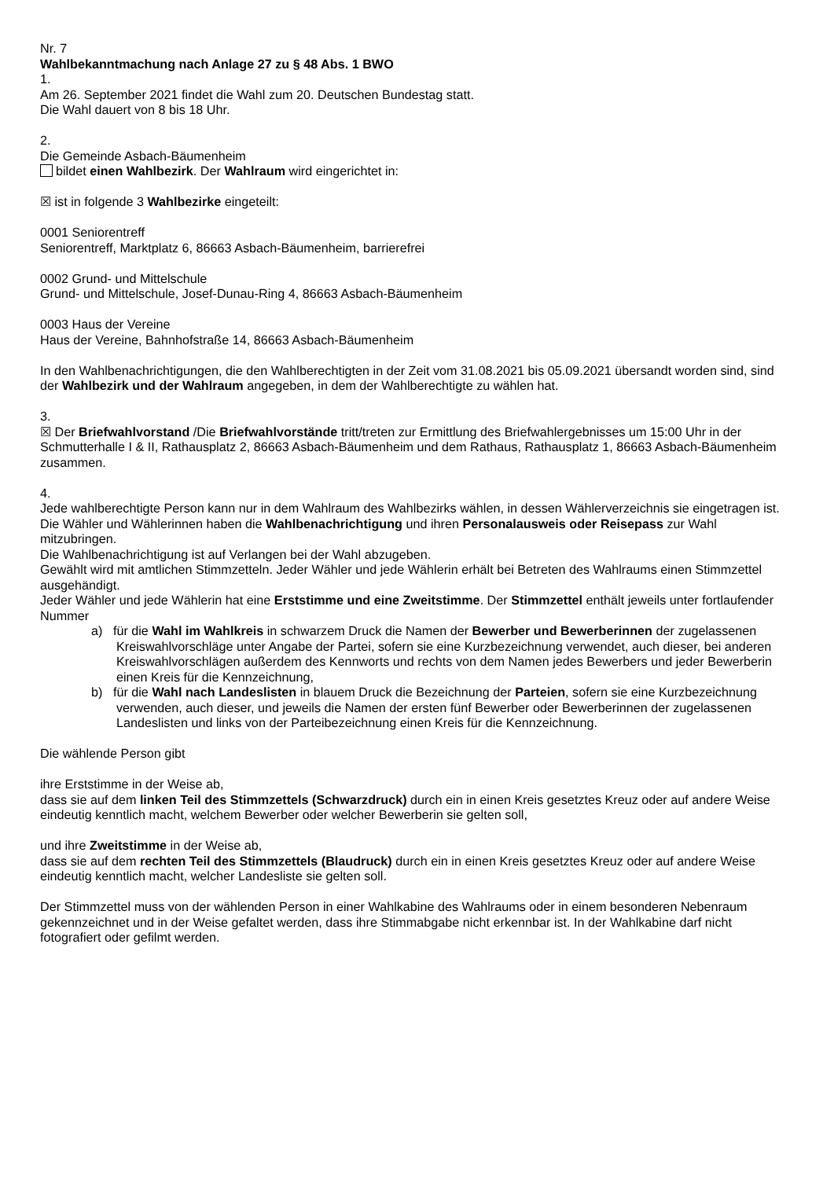Nr. 7
Wahlbekanntmachung nach Anlage 27 zu § 48 Abs. 1 BWO
1.
Am 26. September 2021 findet die Wahl zum 20. Deutschen Bundestag statt.
Die Wahl dauert von 8 bis 18 Uhr.
2.
Die Gemeinde Asbach-Bäumenheim
bildet einen Wahlbezirk. Der Wahlraum wird eingerichtet in:
☒ ist in folgende 3 Wahlbezirke eingeteilt:
0001 Seniorentreff
Seniorentreff, Marktplatz 6, 86663 Asbach-Bäumenheim, barrierefrei
0002 Grund- und Mittelschule
Grund- und Mittelschule, Josef-Dunau-Ring 4, 86663 Asbach-Bäumenheim
0003 Haus der Vereine
Haus der Vereine, Bahnhofstraße 14, 86663 Asbach-Bäumenheim
In den Wahlbenachrichtigungen, die den Wahlberechtigten in der Zeit vom 31.08.2021 bis 05.09.2021 übersandt worden sind, sind der Wahlbezirk und der Wahlraum angegeben, in dem der Wahlberechtigte zu wählen hat.
3.
☒ Der Briefwahlvorstand /Die Briefwahlvorstände tritt/treten zur Ermittlung des Briefwahlergebnisses um 15:00 Uhr in der Schmutterhalle I & II, Rathausplatz 2, 86663 Asbach-Bäumenheim und dem Rathaus, Rathausplatz 1, 86663 Asbach-Bäumenheim zusammen.
4.
Jede wahlberechtigte Person kann nur in dem Wahlraum des Wahlbezirks wählen, in dessen Wählerverzeichnis sie eingetragen ist. Die Wähler und Wählerinnen haben die Wahlbenachrichtigung und ihren Personalausweis oder Reisepass zur Wahl mitzubringen.
Die Wahlbenachrichtigung ist auf Verlangen bei der Wahl abzugeben.
Gewählt wird mit amtlichen Stimmzetteln. Jeder Wähler und jede Wählerin erhält bei Betreten des Wahlraums einen Stimmzettel ausgehändigt.
Jeder Wähler und jede Wählerin hat eine Erststimme und eine Zweitstimme. Der Stimmzettel enthält jeweils unter fortlaufender Nummer
a) für die Wahl im Wahlkreis in schwarzem Druck die Namen der Bewerber und Bewerberinnen der zugelassenen Kreiswahlvorschläge unter Angabe der Partei, sofern sie eine Kurzbezeichnung verwendet, auch dieser, bei anderen Kreiswahlvorschlägen außerdem des Kennworts und rechts von dem Namen jedes Bewerbers und jeder Bewerberin einen Kreis für die Kennzeichnung,
b) für die Wahl nach Landeslisten in blauem Druck die Bezeichnung der Parteien, sofern sie eine Kurzbezeichnung verwenden, auch dieser, und jeweils die Namen der ersten fünf Bewerber oder Bewerberinnen der zugelassenen Landeslisten und links von der Parteibezeichnung einen Kreis für die Kennzeichnung.
Die wählende Person gibt
ihre Erststimme in der Weise ab,
dass sie auf dem linken Teil des Stimmzettels (Schwarzdruck) durch ein in einen Kreis gesetztes Kreuz oder auf andere Weise eindeutig kenntlich macht, welchem Bewerber oder welcher Bewerberin sie gelten soll,
und ihre Zweitstimme in der Weise ab,
dass sie auf dem rechten Teil des Stimmzettels (Blaudruck) durch ein in einen Kreis gesetztes Kreuz oder auf andere Weise eindeutig kenntlich macht, welcher Landesliste sie gelten soll.
Der Stimmzettel muss von der wählenden Person in einer Wahlkabine des Wahlraums oder in einem besonderen Nebenraum gekennzeichnet und in der Weise gefaltet werden, dass ihre Stimmabgabe nicht erkennbar ist. In der Wahlkabine darf nicht fotografiert oder gefilmt werden.